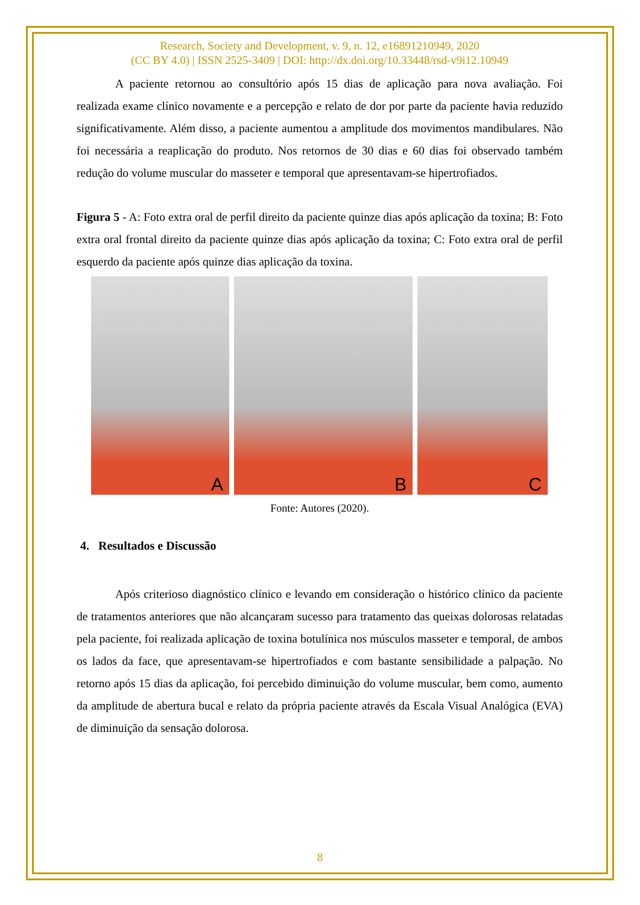Research, Society and Development, v. 9, n. 12, e16891210949, 2020
(CC BY 4.0) | ISSN 2525-3409 | DOI: http://dx.doi.org/10.33448/rsd-v9i12.10949
A paciente retornou ao consultório após 15 dias de aplicação para nova avaliação. Foi realizada exame clínico novamente e a percepção e relato de dor por parte da paciente havia reduzido significativamente. Além disso, a paciente aumentou a amplitude dos movimentos mandibulares. Não foi necessária a reaplicação do produto. Nos retornos de 30 dias e 60 dias foi observado também redução do volume muscular do masseter e temporal que apresentavam-se hipertrofiados.
Figura 5 - A: Foto extra oral de perfil direito da paciente quinze dias após aplicação da toxina; B: Foto extra oral frontal direito da paciente quinze dias após aplicação da toxina; C: Foto extra oral de perfil esquerdo da paciente após quinze dias aplicação da toxina.
A
B
C
Fonte: Autores (2020).
4. Resultados e Discussão
Após criterioso diagnóstico clínico e levando em consideração o histórico clínico da paciente de tratamentos anteriores que não alcançaram sucesso para tratamento das queixas dolorosas relatadas pela paciente, foi realizada aplicação de toxina botulínica nos músculos masseter e temporal, de ambos os lados da face, que apresentavam-se hipertrofiados e com bastante sensibilidade a palpação. No retorno após 15 dias da aplicação, foi percebido diminuição do volume muscular, bem como, aumento da amplitude de abertura bucal e relato da própria paciente através da Escala Visual Analógica (EVA) de diminuição da sensação dolorosa.
8